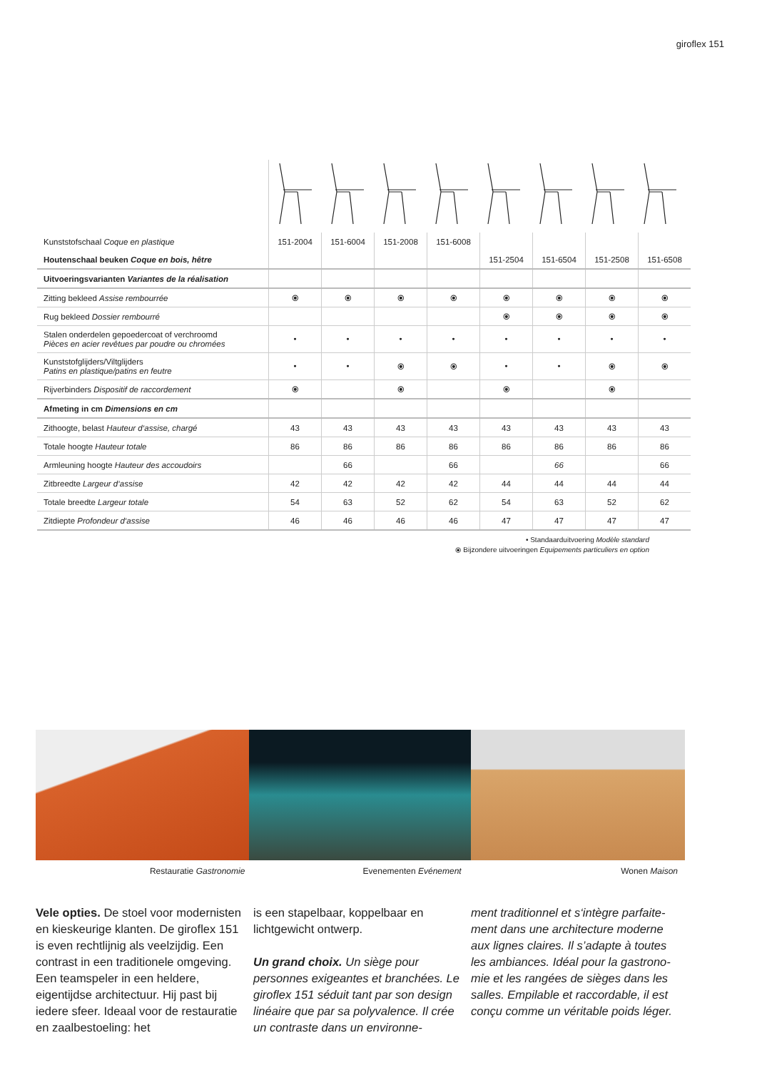giroflex 151
| Kunststofschaal Coque en plastique | 151-2004 | 151-6004 | 151-2008 | 151-6008 | | | | |
| Houtenschaal beuken Coque en bois, hêtre | | | | | 151-2504 | 151-6504 | 151-2508 | 151-6508 |
| Uitvoeringsvarianten Variantes de la réalisation | | | | | | | | |
| Zitting bekleed Assise rembourrée | ⦿ | ⦿ | ⦿ | ⦿ | ⦿ | ⦿ | ⦿ | ⦿ |
| Rug bekleed Dossier rembourré | | | | | ⦿ | ⦿ | ⦿ | ⦿ |
| Stalen onderdelen gepoedercoat of verchroomd Pièces en acier revêtues par poudre ou chromées | • | • | • | • | • | • | • | • |
| Kunststofglijders/Viltglijders Patins en plastique/patins en feutre | • | • | ⦿ | ⦿ | • | • | ⦿ | ⦿ |
| Rijverbinders Dispositif de raccordement | ⦿ | | ⦿ | | ⦿ | | ⦿ | |
| Afmeting in cm Dimensions en cm | | | | | | | | |
| Zithoogte, belast Hauteur d‘assise, chargé | 43 | 43 | 43 | 43 | 43 | 43 | 43 | 43 |
| Totale hoogte Hauteur totale | 86 | 86 | 86 | 86 | 86 | 86 | 86 | 86 |
| Armleuning hoogte Hauteur des accoudoirs | | 66 | | 66 | | 66 | | 66 |
| Zitbreedte Largeur d‘assise | 42 | 42 | 42 | 42 | 44 | 44 | 44 | 44 |
| Totale breedte Largeur totale | 54 | 63 | 52 | 62 | 54 | 63 | 52 | 62 |
| Zitdiepte Profondeur d‘assise | 46 | 46 | 46 | 46 | 47 | 47 | 47 | 47 |
• Standaarduitvoering Modèle standard
⦿ Bijzondere uitvoeringen Equipements particuliers en option
Restauratie Gastronomie Evenementen Evénement Wonen Maison
Vele opties. De stoel voor moder­nisten en kieskeurige klanten. De giroflex 151 is even rechtlijnig als veelzijdig. Een contrast in een tradi­tionele omgeving. Een teamspeler in een heldere, eigentijdse architectuur. Hij past bij iedere sfeer. Ideaal voor de restauratie en zaalbestoeling: het
is een stapelbaar, koppelbaar en lichtgewicht ontwerp.
Un grand choix. Un siège pour personnes exigeantes et branchées. Le giroflex 151 séduit tant par son design linéaire que par sa polyvalence. Il crée un contraste dans un environne-
ment traditionnel et s‘intègre parfaite­ment dans une architecture moderne aux lignes claires. Il s’adapte à toutes les ambiances. Idéal pour la gastrono­mie et les rangées de sièges dans les salles. Empilable et raccordable, il est conçu comme un véritable poids léger.